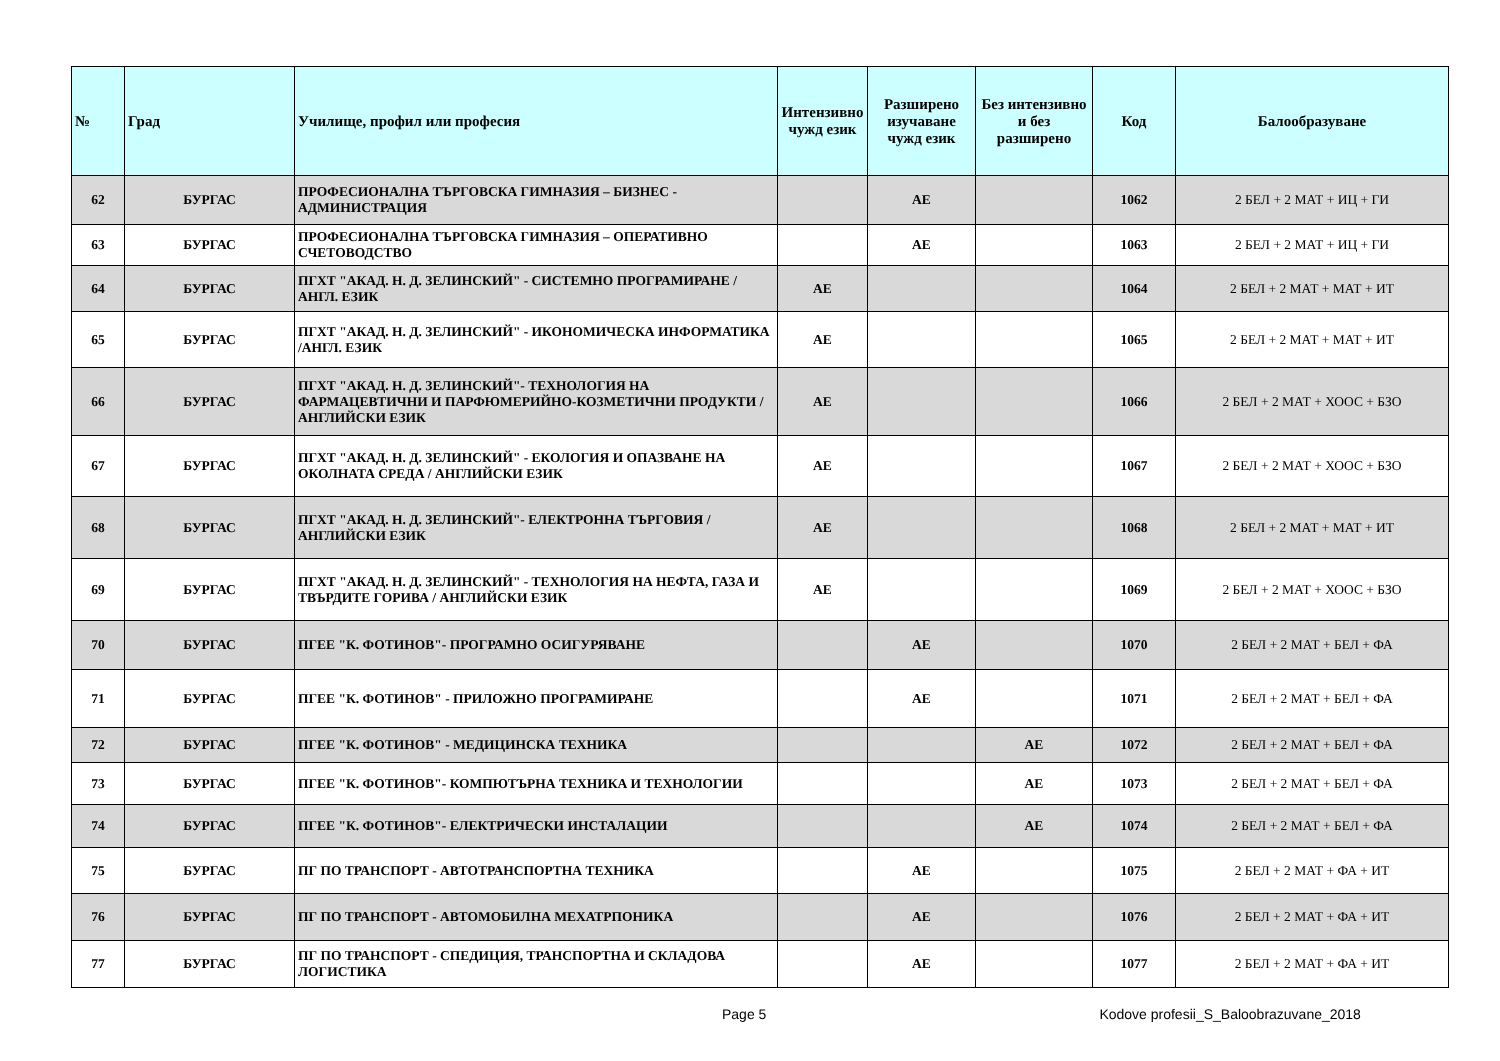| № | Град | Училище, профил или професия | Интензивно чужд език | Разширено изучаване чужд език | Без интензивно и без разширено | Код | Балообразуване |
| --- | --- | --- | --- | --- | --- | --- | --- |
| 62 | БУРГАС | ПРОФЕСИОНАЛНА ТЪРГОВСКА ГИМНАЗИЯ – БИЗНЕС - АДМИНИСТРАЦИЯ | | АЕ | | 1062 | 2 БЕЛ + 2 МАТ + ИЦ + ГИ |
| 63 | БУРГАС | ПРОФЕСИОНАЛНА ТЪРГОВСКА ГИМНАЗИЯ – ОПЕРАТИВНО СЧЕТОВОДСТВО | | АЕ | | 1063 | 2 БЕЛ + 2 МАТ + ИЦ + ГИ |
| 64 | БУРГАС | ПГХТ "АКАД. Н. Д. ЗЕЛИНСКИЙ" - СИСТЕМНО ПРОГРАМИРАНЕ / АНГЛ. ЕЗИК | АЕ | | | 1064 | 2 БЕЛ + 2 МАТ + МАТ + ИТ |
| 65 | БУРГАС | ПГХТ "АКАД. Н. Д. ЗЕЛИНСКИЙ" - ИКОНОМИЧЕСКА ИНФОРМАТИКА /АНГЛ. ЕЗИК | АЕ | | | 1065 | 2 БЕЛ + 2 МАТ + МАТ + ИТ |
| 66 | БУРГАС | ПГХТ "АКАД. Н. Д. ЗЕЛИНСКИЙ"- ТЕХНОЛОГИЯ НА ФАРМАЦЕВТИЧНИ И ПАРФЮМЕРИЙНО-КОЗМЕТИЧНИ ПРОДУКТИ / АНГЛИЙСКИ ЕЗИК | АЕ | | | 1066 | 2 БЕЛ + 2 МАТ + ХООС + БЗО |
| 67 | БУРГАС | ПГХТ "АКАД. Н. Д. ЗЕЛИНСКИЙ" - ЕКОЛОГИЯ И ОПАЗВАНЕ НА ОКОЛНАТА СРЕДА / АНГЛИЙСКИ ЕЗИК | АЕ | | | 1067 | 2 БЕЛ + 2 МАТ + ХООС + БЗО |
| 68 | БУРГАС | ПГХТ "АКАД. Н. Д. ЗЕЛИНСКИЙ"- ЕЛЕКТРОННА ТЪРГОВИЯ / АНГЛИЙСКИ ЕЗИК | АЕ | | | 1068 | 2 БЕЛ + 2 МАТ + МАТ + ИТ |
| 69 | БУРГАС | ПГХТ "АКАД. Н. Д. ЗЕЛИНСКИЙ" - ТЕХНОЛОГИЯ НА НЕФТА, ГАЗА И ТВЪРДИТЕ ГОРИВА / АНГЛИЙСКИ ЕЗИК | АЕ | | | 1069 | 2 БЕЛ + 2 МАТ + ХООС + БЗО |
| 70 | БУРГАС | ПГЕЕ "К. ФОТИНОВ"- ПРОГРАМНО ОСИГУРЯВАНЕ | | АЕ | | 1070 | 2 БЕЛ + 2 МАТ + БЕЛ + ФА |
| 71 | БУРГАС | ПГЕЕ "К. ФОТИНОВ" - ПРИЛОЖНО ПРОГРАМИРАНЕ | | АЕ | | 1071 | 2 БЕЛ + 2 МАТ + БЕЛ + ФА |
| 72 | БУРГАС | ПГЕЕ "К. ФОТИНОВ" - МЕДИЦИНСКА ТЕХНИКА | | | АЕ | 1072 | 2 БЕЛ + 2 МАТ + БЕЛ + ФА |
| 73 | БУРГАС | ПГЕЕ "К. ФОТИНОВ"- КОМПЮТЪРНА ТЕХНИКА И ТЕХНОЛОГИИ | | | АЕ | 1073 | 2 БЕЛ + 2 МАТ + БЕЛ + ФА |
| 74 | БУРГАС | ПГЕЕ "К. ФОТИНОВ"- ЕЛЕКТРИЧЕСКИ ИНСТАЛАЦИИ | | | АЕ | 1074 | 2 БЕЛ + 2 МАТ + БЕЛ + ФА |
| 75 | БУРГАС | ПГ ПО ТРАНСПОРТ - АВТОТРАНСПОРТНА ТЕХНИКА | | АЕ | | 1075 | 2 БЕЛ + 2 МАТ + ФА + ИТ |
| 76 | БУРГАС | ПГ ПО ТРАНСПОРТ - АВТОМОБИЛНА МЕХАТРПОНИКА | | АЕ | | 1076 | 2 БЕЛ + 2 МАТ + ФА + ИТ |
| 77 | БУРГАС | ПГ ПО ТРАНСПОРТ - СПЕДИЦИЯ, ТРАНСПОРТНА И СКЛАДОВА ЛОГИСТИКА | | АЕ | | 1077 | 2 БЕЛ + 2 МАТ + ФА + ИТ |
Page 5 Kodove profesii_S_Baloobrazuvane_2018